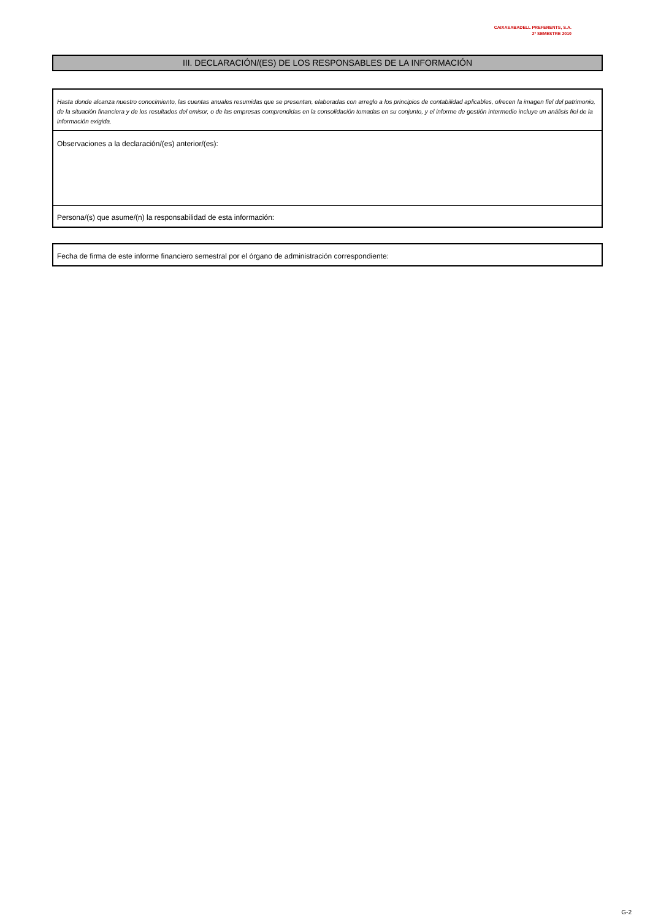CAIXASABADELL PREFERENTS, S.A.
2º SEMESTRE 2010
III. DECLARACIÓN/(ES) DE LOS RESPONSABLES DE LA INFORMACIÓN
Hasta donde alcanza nuestro conocimiento, las cuentas anuales resumidas que se presentan, elaboradas con arreglo a los principios de contabilidad aplicables, ofrecen la imagen fiel del patrimonio, de la situación financiera y de los resultados del emisor, o de las empresas comprendidas en la consolidación tomadas en su conjunto, y el informe de gestión intermedio incluye un análisis fiel de la información exigida.
Observaciones a la declaración/(es) anterior/(es):
Persona/(s) que asume/(n) la responsabilidad de esta información:
Fecha de firma de este informe financiero semestral por el órgano de administración correspondiente:
G-2